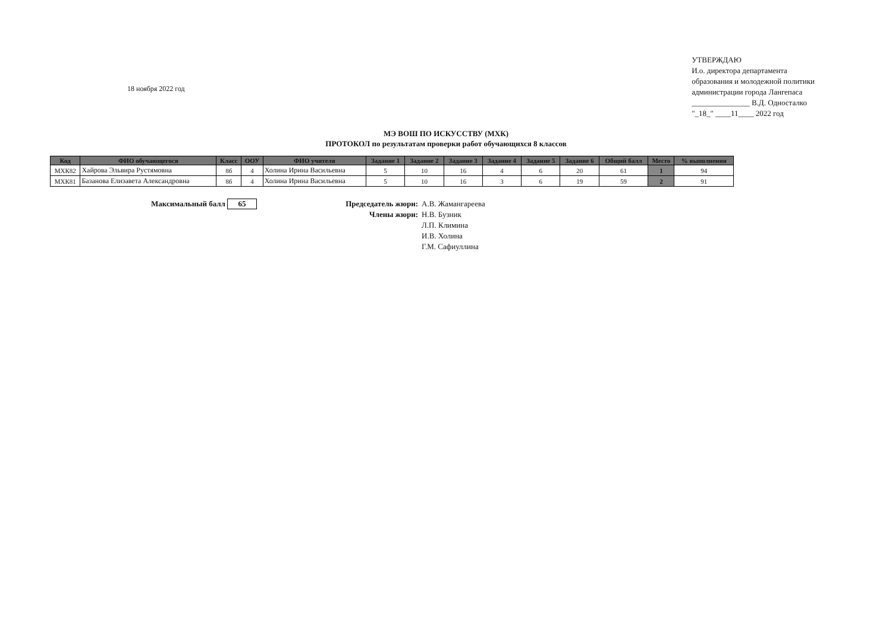18 ноября 2022 год
УТВЕРЖДАЮ
И.о. директора департамента
образования и молодежной политики
администрации города Лангепаса
_______________ В.Д. Односталко
"_18_" ____11____ 2022 год
МЭ ВОШ ПО ИСКУССТВУ (МХК)
ПРОТОКОЛ по результатам проверки работ обучающихся 8 классов
| Код | ФИО обучающегося | Класс | ООУ | ФИО учителя | Задание 1 | Задание 2 | Задание 3 | Задание 4 | Задание 5 | Задание 6 | Общий балл | Место | % выполнения |
| --- | --- | --- | --- | --- | --- | --- | --- | --- | --- | --- | --- | --- | --- |
| МХК82 | Хайрова Эльвира Рустямовна | 8б | 4 | Холина Ирина Васильевна | 5 | 10 | 16 | 4 | 6 | 20 | 61 | 1 | 94 |
| МХК81 | Базанова Елизавета Александровна | 8б | 4 | Холина Ирина Васильевна | 5 | 10 | 16 | 3 | 6 | 19 | 59 | 2 | 91 |
Максимальный балл 65
Председатель жюри:
А.В. Жамангареева
Члены жюри:
Н.В. Бузник
Л.П. Климина
И.В. Холина
Г.М. Сафиуллина